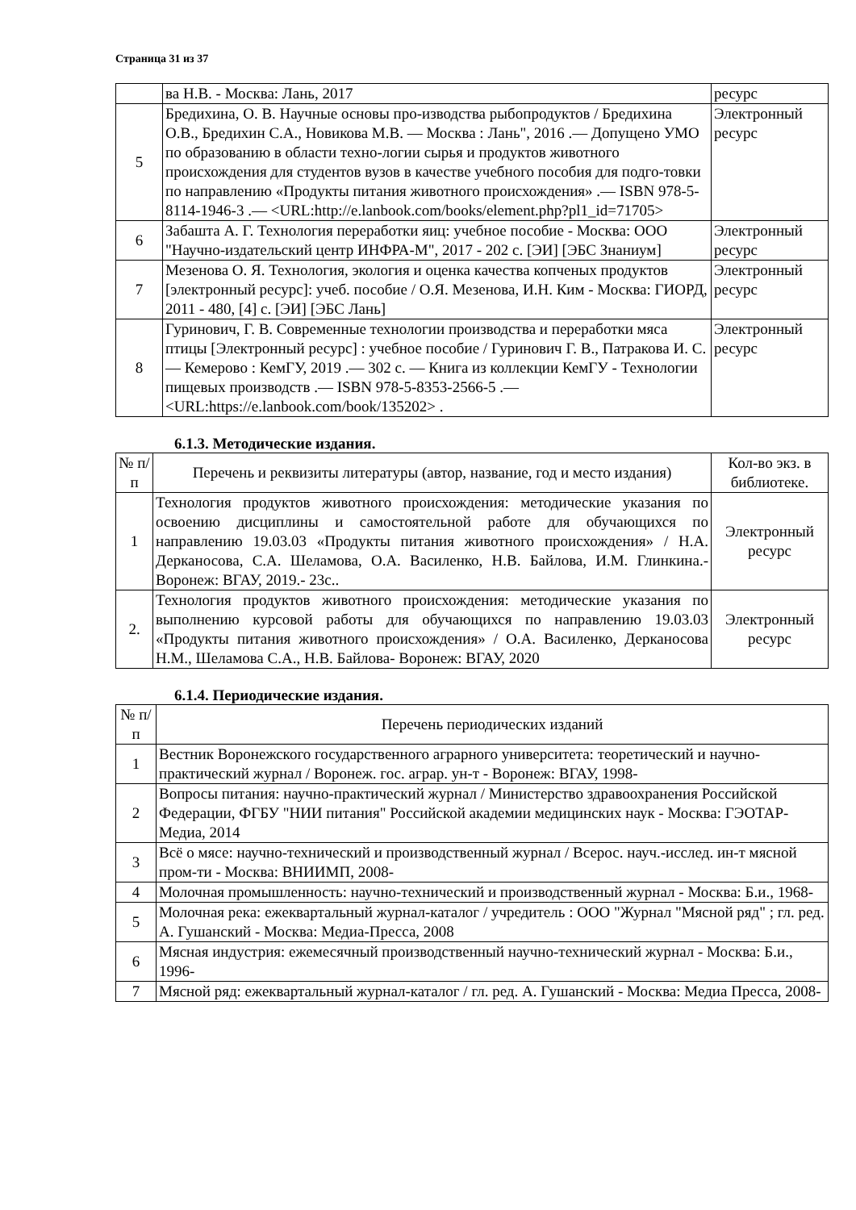Страница 31 из 37
| | ва Н.В. - Москва: Лань, 2017 | ресурс |
| 5 | Бредихина, О. В. Научные основы про-изводства рыбопродуктов / Бредихина О.В., Бредихин С.А., Новикова М.В. — Москва : Лань", 2016 .— Допущено УМО по образованию в области техно-логии сырья и продуктов животного происхождения для студентов вузов в качестве учебного пособия для подго-товки по направлению «Продукты питания животного происхождения» .— ISBN 978-5-8114-1946-3 .— <URL:http://e.lanbook.com/books/element.php?pl1_id=71705> | Электронный ресурс |
| 6 | Забашта А. Г. Технология переработки яиц: учебное пособие - Москва: ООО "Научно-издательский центр ИНФРА-М", 2017 - 202 с. [ЭИ] [ЭБС Знаниум] | Электронный ресурс |
| 7 | Мезенова О. Я. Технология, экология и оценка качества копченых продуктов [электронный ресурс]: учеб. пособие / О.Я. Мезенова, И.Н. Ким - Москва: ГИОРД, 2011 - 480, [4] с. [ЭИ] [ЭБС Лань] | Электронный ресурс |
| 8 | Гуринович, Г. В. Современные технологии производства и переработки мяса птицы [Электронный ресурс] : учебное пособие / Гуринович Г. В., Патракова И. С. — Кемерово : КемГУ, 2019 .— 302 с. — Книга из коллекции КемГУ - Технологии пищевых производств .— ISBN 978-5-8353-2566-5 .— <URL:https://e.lanbook.com/book/135202> . | Электронный ресурс |
6.1.3. Методические издания.
| № п/п | Перечень и реквизиты литературы (автор, название, год и место издания) | Кол-во экз. в библиотеке. |
| --- | --- | --- |
| 1 | Технология продуктов животного происхождения: методические указания по освоению дисциплины и самостоятельной работе для обучающихся по направлению 19.03.03 «Продукты питания животного происхождения» / Н.А. Дерканосова, С.А. Шеламова, О.А. Василенко, Н.В. Байлова, И.М. Глинкина.- Воронеж: ВГАУ, 2019.- 23с.. | Электронный ресурс |
| 2. | Технология продуктов животного происхождения: методические указания по выполнению курсовой работы для обучающихся по направлению 19.03.03 «Продукты питания животного происхождения» / О.А. Василенко, Дерканосова Н.М., Шеламова С.А., Н.В. Байлова- Воронеж: ВГАУ, 2020 | Электронный ресурс |
6.1.4. Периодические издания.
| № п/п | Перечень периодических изданий |
| --- | --- |
| 1 | Вестник Воронежского государственного аграрного университета: теоретический и научно-практический журнал / Воронеж. гос. аграр. ун-т - Воронеж: ВГАУ, 1998- |
| 2 | Вопросы питания: научно-практический журнал / Министерство здравоохранения Российской Федерации, ФГБУ "НИИ питания" Российской академии медицинских наук - Москва: ГЭОТАР-Медиа, 2014 |
| 3 | Всё о мясе: научно-технический и производственный журнал / Всерос. науч.-исслед. ин-т мясной пром-ти - Москва: ВНИИМП, 2008- |
| 4 | Молочная промышленность: научно-технический и производственный журнал - Москва: Б.и., 1968- |
| 5 | Молочная река: ежеквартальный журнал-каталог / учредитель : ООО "Журнал "Мясной ряд" ; гл. ред. А. Гушанский - Москва: Медиа-Пресса, 2008 |
| 6 | Мясная индустрия: ежемесячный производственный научно-технический журнал - Москва: Б.и., 1996- |
| 7 | Мясной ряд: ежеквартальный журнал-каталог / гл. ред. А. Гушанский - Москва: Медиа Пресса, 2008- |